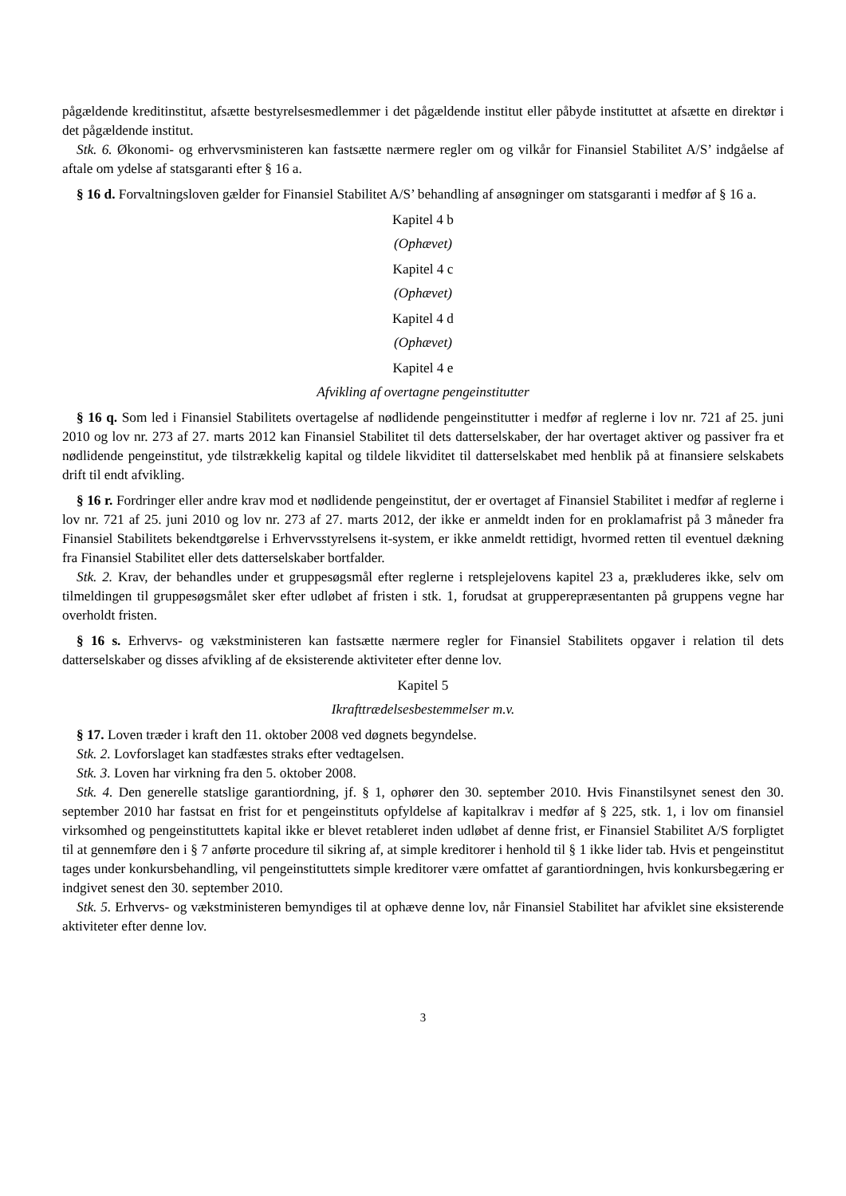pågældende kreditinstitut, afsætte bestyrelsesmedlemmer i det pågældende institut eller påbyde instituttet at afsætte en direktør i det pågældende institut.
Stk. 6. Økonomi- og erhvervsministeren kan fastsætte nærmere regler om og vilkår for Finansiel Stabilitet A/S’ indgåelse af aftale om ydelse af statsgaranti efter § 16 a.
§ 16 d. Forvaltningsloven gælder for Finansiel Stabilitet A/S’ behandling af ansøgninger om statsgaranti i medfør af § 16 a.
Kapitel 4 b
(Ophævet)
Kapitel 4 c
(Ophævet)
Kapitel 4 d
(Ophævet)
Kapitel 4 e
Afvikling af overtagne pengeinstitutter
§ 16 q. Som led i Finansiel Stabilitets overtagelse af nødlidende pengeinstitutter i medfør af reglerne i lov nr. 721 af 25. juni 2010 og lov nr. 273 af 27. marts 2012 kan Finansiel Stabilitet til dets datterselskaber, der har overtaget aktiver og passiver fra et nødlidende pengeinstitut, yde tilstrækkelig kapital og tildele likviditet til datterselskabet med henblik på at finansiere selskabets drift til endt afvikling.
§ 16 r. Fordringer eller andre krav mod et nødlidende pengeinstitut, der er overtaget af Finansiel Stabilitet i medfør af reglerne i lov nr. 721 af 25. juni 2010 og lov nr. 273 af 27. marts 2012, der ikke er anmeldt inden for en proklamafrist på 3 måneder fra Finansiel Stabilitets bekendtgørelse i Erhvervsstyrelsens it-system, er ikke anmeldt rettidigt, hvormed retten til eventuel dækning fra Finansiel Stabilitet eller dets datterselskaber bortfalder.
Stk. 2. Krav, der behandles under et gruppesøgsmål efter reglerne i retsplejelovens kapitel 23 a, prækluderes ikke, selv om tilmeldingen til gruppesøgsmålet sker efter udløbet af fristen i stk. 1, forudsat at grupperepræsentanten på gruppens vegne har overholdt fristen.
§ 16 s. Erhvervs- og vækstministeren kan fastsætte nærmere regler for Finansiel Stabilitets opgaver i relation til dets datterselskaber og disses afvikling af de eksisterende aktiviteter efter denne lov.
Kapitel 5
Ikrafttrædelsesbestemmelser m.v.
§ 17. Loven træder i kraft den 11. oktober 2008 ved døgnets begyndelse.
Stk. 2. Lovforslaget kan stadfæstes straks efter vedtagelsen.
Stk. 3. Loven har virkning fra den 5. oktober 2008.
Stk. 4. Den generelle statslige garantiordning, jf. § 1, ophører den 30. september 2010. Hvis Finanstilsynet senest den 30. september 2010 har fastsat en frist for et pengeinstituts opfyldelse af kapitalkrav i medfør af § 225, stk. 1, i lov om finansiel virksomhed og pengeinstituttets kapital ikke er blevet retableret inden udløbet af denne frist, er Finansiel Stabilitet A/S forpligtet til at gennemføre den i § 7 anførte procedure til sikring af, at simple kreditorer i henhold til § 1 ikke lider tab. Hvis et pengeinstitut tages under konkursbehandling, vil pengeinstituttets simple kreditorer være omfattet af garantiordningen, hvis konkursbegæring er indgivet senest den 30. september 2010.
Stk. 5. Erhvervs- og vækstministeren bemyndiges til at ophæve denne lov, når Finansiel Stabilitet har afviklet sine eksisterende aktiviteter efter denne lov.
3